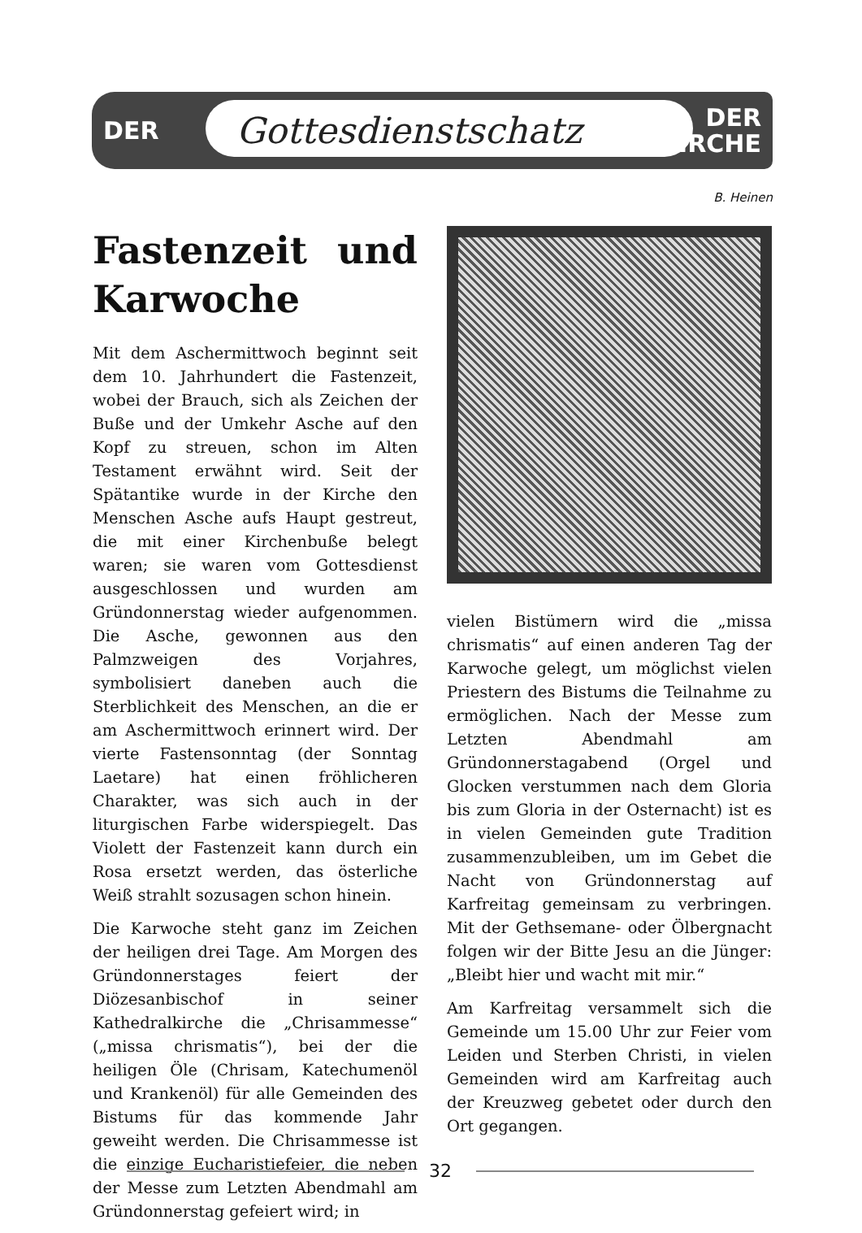DER Gottesdienstschatz DER
KIRCHE
B. Heinen
Fastenzeit und Karwoche
Mit dem Aschermittwoch beginnt seit dem 10. Jahrhundert die Fastenzeit, wobei der Brauch, sich als Zeichen der Buße und der Umkehr Asche auf den Kopf zu streuen, schon im Alten Testament erwähnt wird. Seit der Spätantike wurde in der Kirche den Menschen Asche aufs Haupt gestreut, die mit einer Kirchenbuße belegt waren; sie waren vom Gottesdienst ausgeschlossen und wurden am Gründonnerstag wieder aufgenommen. Die Asche, gewonnen aus den Palmzweigen des Vorjahres, symbolisiert daneben auch die Sterblichkeit des Menschen, an die er am Aschermittwoch erinnert wird. Der vierte Fastensonntag (der Sonntag Laetare) hat einen fröhlicheren Charakter, was sich auch in der liturgischen Farbe widerspiegelt. Das Violett der Fastenzeit kann durch ein Rosa ersetzt werden, das österliche Weiß strahlt sozusagen schon hinein.
Die Karwoche steht ganz im Zeichen der heiligen drei Tage. Am Morgen des Gründonnerstages feiert der Diözesanbischof in seiner Kathedralkirche die „Chrisammesse“ („missa chrismatis“), bei der die heiligen Öle (Chrisam, Katechumenöl und Krankenöl) für alle Gemeinden des Bistums für das kommende Jahr geweiht werden. Die Chrisammesse ist die einzige Eucharistiefeier, die neben der Messe zum Letzten Abendmahl am Gründonnerstag gefeiert wird; in
vielen Bistümern wird die „missa chrismatis“ auf einen anderen Tag der Karwoche gelegt, um möglichst vielen Priestern des Bistums die Teilnahme zu ermöglichen. Nach der Messe zum Letzten Abendmahl am Gründonnerstagabend (Orgel und Glocken verstummen nach dem Gloria bis zum Gloria in der Osternacht) ist es in vielen Gemeinden gute Tradition zusammenzubleiben, um im Gebet die Nacht von Gründonnerstag auf Karfreitag gemeinsam zu verbringen. Mit der Gethsemane- oder Ölbergnacht folgen wir der Bitte Jesu an die Jünger: „Bleibt hier und wacht mit mir.“
Am Karfreitag versammelt sich die Gemeinde um 15.00 Uhr zur Feier vom Leiden und Sterben Christi, in vielen Gemeinden wird am Karfreitag auch der Kreuzweg gebetet oder durch den Ort gegangen.
32